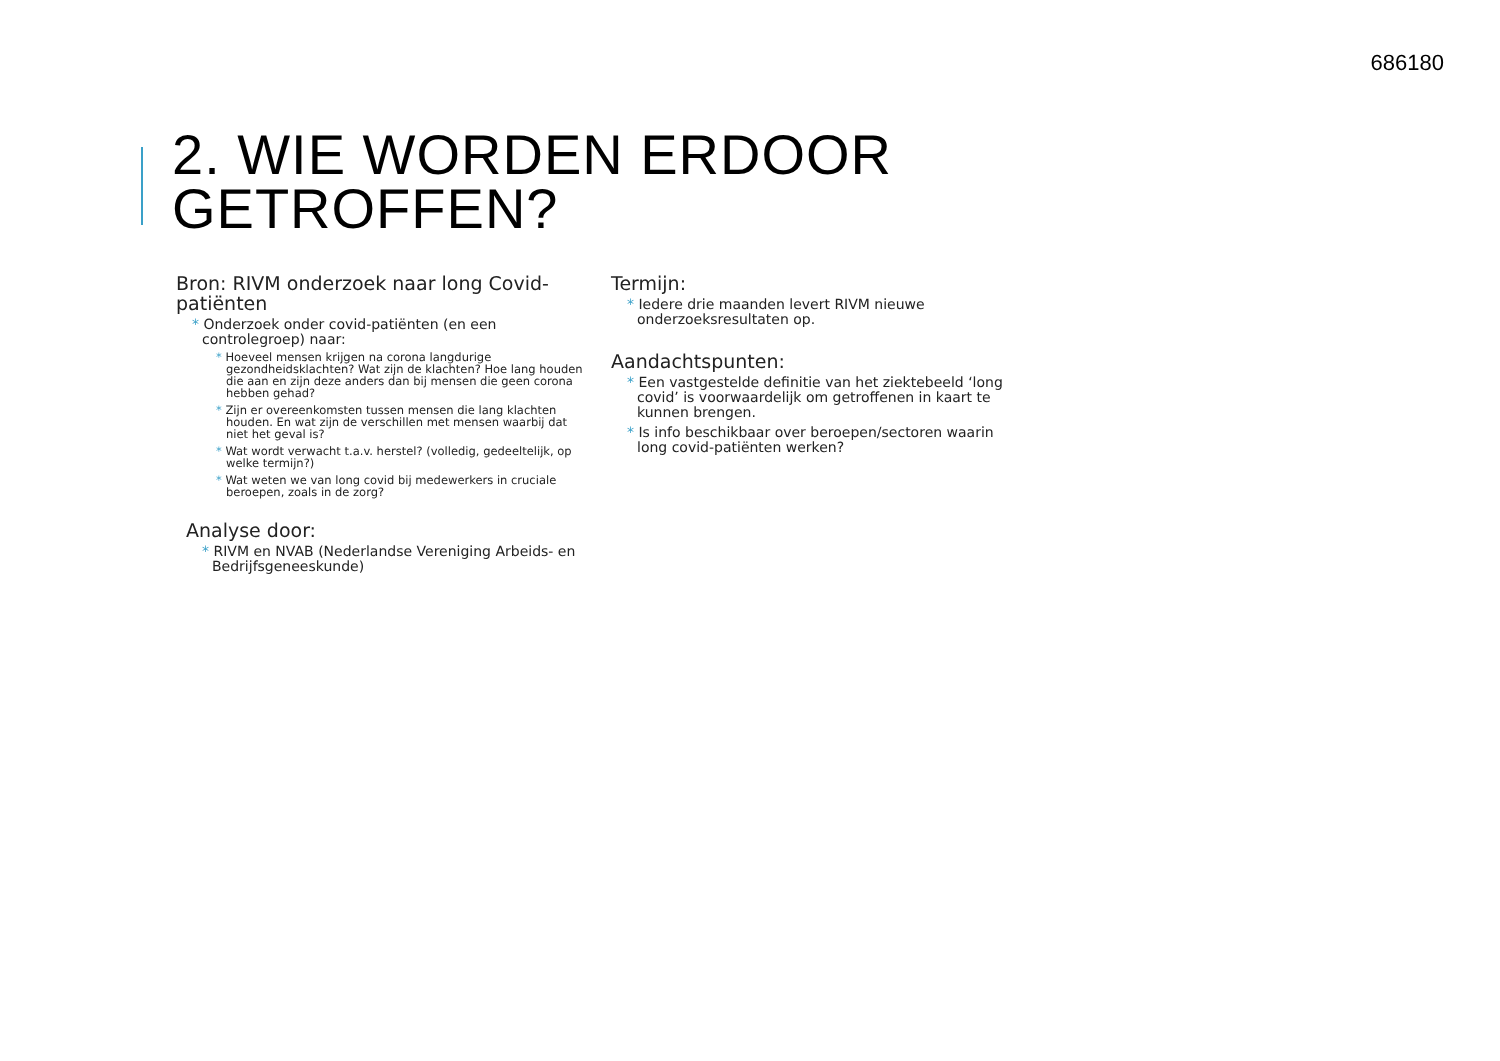686180
2. WIE WORDEN ERDOOR
GETROFFEN?
Bron: RIVM onderzoek naar long Covid-patiënten
* Onderzoek onder covid-patiënten (en een controlegroep) naar:
* Hoeveel mensen krijgen na corona langdurige gezondheidsklachten? Wat zijn de klachten? Hoe lang houden die aan en zijn deze anders dan bij mensen die geen corona hebben gehad?
* Zijn er overeenkomsten tussen mensen die lang klachten houden. En wat zijn de verschillen met mensen waarbij dat niet het geval is?
* Wat wordt verwacht t.a.v. herstel? (volledig, gedeeltelijk, op welke termijn?)
* Wat weten we van long covid bij medewerkers in cruciale beroepen, zoals in de zorg?
Analyse door:
* RIVM en NVAB (Nederlandse Vereniging Arbeids- en Bedrijfsgeneeskunde)
Termijn:
* Iedere drie maanden levert RIVM nieuwe onderzoeksresultaten op.
Aandachtspunten:
* Een vastgestelde definitie van het ziektebeeld ‘long covid’ is voorwaardelijk om getroffenen in kaart te kunnen brengen.
* Is info beschikbaar over beroepen/sectoren waarin long covid-patiënten werken?